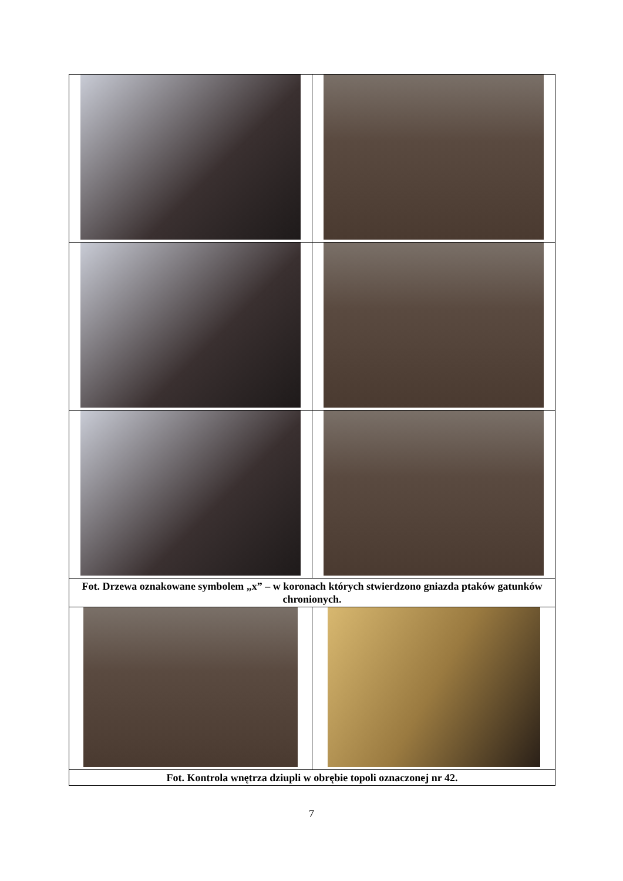| Fot. Drzewa oznakowane symbolem „x” – w koronach których stwierdzono gniazda ptaków gatunków chronionych. | |
| Fot. Kontrola wnętrza dziupli w obrębie topoli oznaczonej nr 42. | |
7